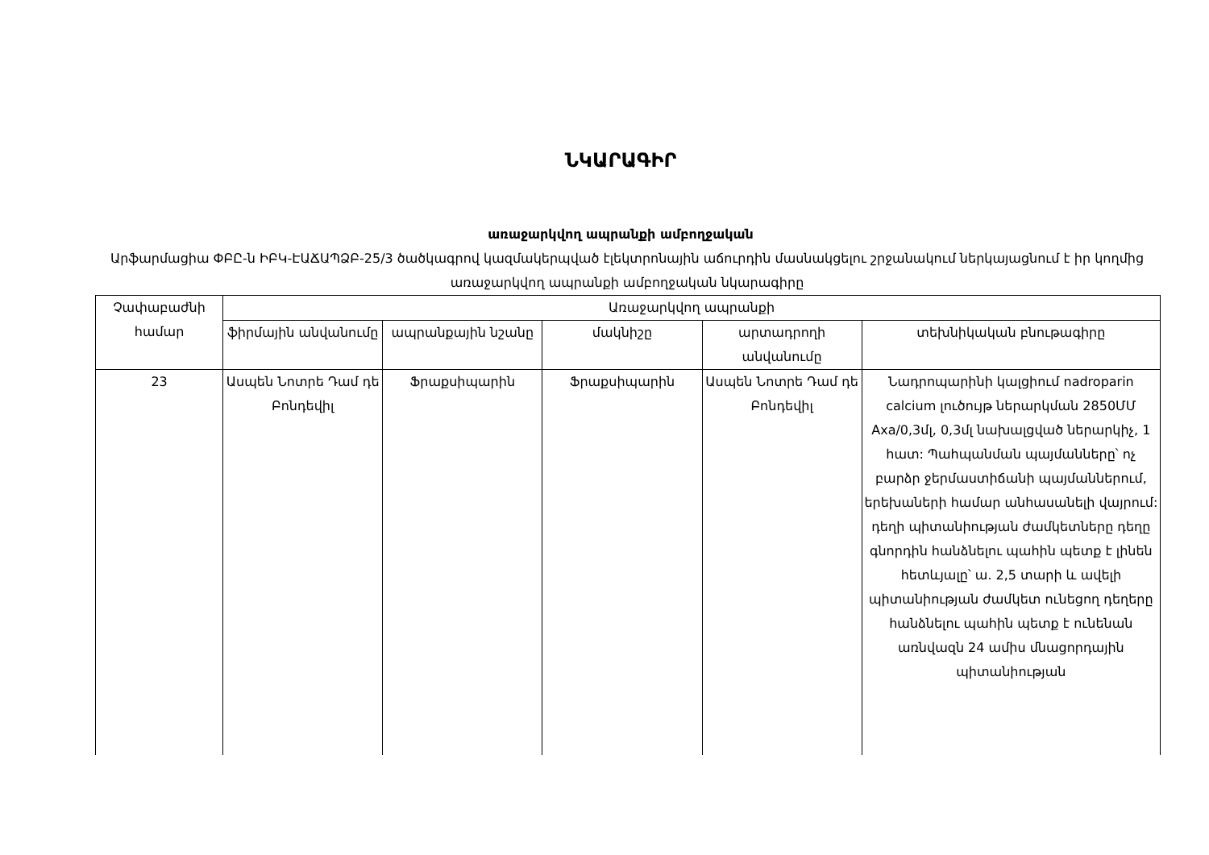ՆԿԱՐԱԳԻՐ
առաջարկվող ապրանքի ամբողջական
Արֆարմացիա ՓԲԸ-ն ԻԲԿ-ԷԱՃԱՊՁԲ-25/3 ծածկագրով կազմակերպված էլեկտրոնային աճուրդին մասնակցելու շրջանակում ներկայացնում է իր կողմից առաջարկվող ապրանքի ամբողջական նկարագիրը
| Չափաբաժնի համար | Առաջարկվող ապրանքի | | | | |
| --- | --- | --- | --- | --- | --- |
| | ֆիրմային անվանումը | ապրանքային նշանը | մակնիշը | արտադրողի անվանումը | տեխնիկական բնութագիրը |
| 23 | Ասպեն Նոտրե Դամ դե Բոնդեվիլ | Ֆրաքսիպարին | Ֆրաքսիպարին | Ասպեն Նոտրե Դամ դե Բոնդեվիլ | Նադրոպարինի կալցիում nadroparin calcium լուծույթ ներարկման 2850ՄՄ Axa/0,3մլ, 0,3մլ նախալցված ներարկիչ, 1 հատ: Պահպանման պայմանները՝ ոչ բարձր ջերմաստիճանի պայմաններում, երեխաների համար անհասանելի վայրում: դեղի պիտանիության ժամկետները դեղը գնորդին հանձնելու պահին պետք է լինեն հետևյալը՝ ա. 2,5 տարի և ավելի պիտանիության ժամկետ ունեցող դեղերը հանձնելու պահին պետք է ունենան առնվազն 24 ամիս մնացորդային պիտանիության |